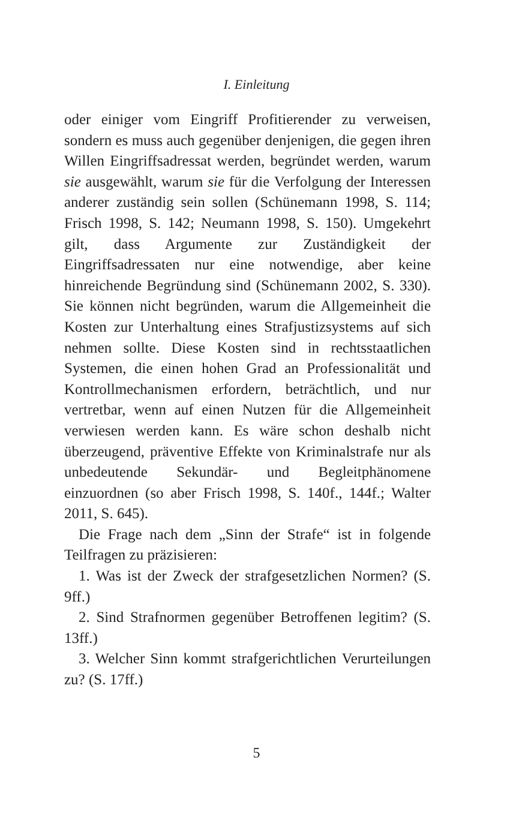I. Einleitung
oder einiger vom Eingriff Profitierender zu verweisen, sondern es muss auch gegenüber denjenigen, die gegen ihren Willen Eingriffsadressat werden, begründet werden, warum sie ausgewählt, warum sie für die Verfolgung der Interessen anderer zuständig sein sollen (Schünemann 1998, S. 114; Frisch 1998, S. 142; Neumann 1998, S. 150). Umgekehrt gilt, dass Argumente zur Zuständigkeit der Eingriffsadressaten nur eine notwendige, aber keine hinreichende Begründung sind (Schünemann 2002, S. 330). Sie können nicht begründen, warum die Allgemeinheit die Kosten zur Unterhaltung eines Strafjustizsystems auf sich nehmen sollte. Diese Kosten sind in rechtsstaatlichen Systemen, die einen hohen Grad an Professionalität und Kontrollmechanismen erfordern, beträchtlich, und nur vertretbar, wenn auf einen Nutzen für die Allgemeinheit verwiesen werden kann. Es wäre schon deshalb nicht überzeugend, präventive Effekte von Kriminalstrafe nur als unbedeutende Sekundär- und Begleitphänomene einzuordnen (so aber Frisch 1998, S. 140f., 144f.; Walter 2011, S. 645).
Die Frage nach dem „Sinn der Strafe“ ist in folgende Teilfragen zu präzisieren:
1. Was ist der Zweck der strafgesetzlichen Normen? (S. 9ff.)
2. Sind Strafnormen gegenüber Betroffenen legitim? (S. 13ff.)
3. Welcher Sinn kommt strafgerichtlichen Verurteilungen zu? (S. 17ff.)
5